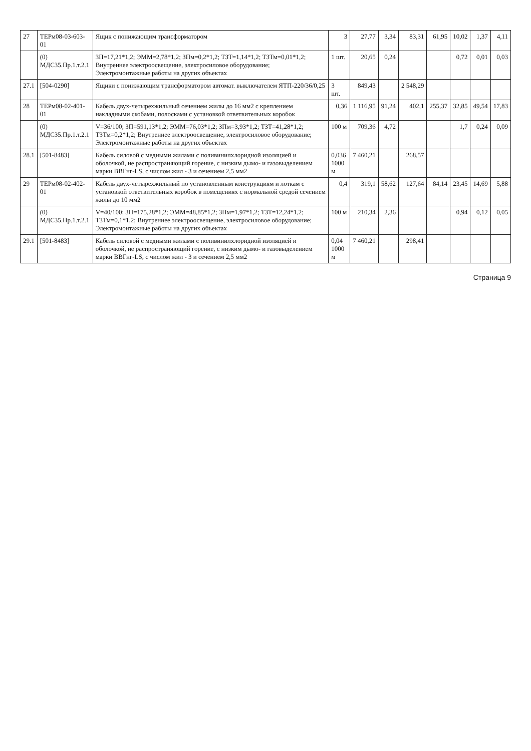| 27 | ТЕРм08-03-603-01 | Ящик с понижающим трансформатором | 3 | 27,77 | 3,34 | 83,31 | 61,95 | 10,02 | 1,37 | 4,11 |
| | (0) МДС35.Пр.1.т.2.1 | ЗП=17,21*1,2; ЭММ=2,78*1,2; ЗПм=0,2*1,2; ТЗТ=1,14*1,2; ТЗТм=0,01*1,2; Внутреннее электроосвещение, электросиловое оборудование; Электромонтажные работы на других объектах | 1 шт. | 20,65 | 0,24 | | | 0,72 | 0,01 | 0,03 |
| 27.1 | [504-0290] | Ящики с понижающим трансформатором автомат. выключателем ЯТП-220/36/0,25 | 3 шт. | 849,43 | | 2 548,29 | | | | |
| 28 | ТЕРм08-02-401-01 | Кабель двух-четырехжильный сечением жилы до 16 мм2 с креплением накладными скобами, полосками с установкой ответвительных коробок | 0,36 | 1 116,95 | 91,24 | 402,1 | 255,37 | 32,85 | 49,54 | 17,83 |
| | (0) МДС35.Пр.1.т.2.1 | V=36/100; ЗП=591,13*1,2; ЭММ=76,03*1,2; ЗПм=3,93*1,2; ТЗТ=41,28*1,2; ТЗТм=0,2*1,2; Внутреннее электроосвещение, электросиловое оборудование; Электромонтажные работы на других объектах | 100 м | 709,36 | 4,72 | | | 1,7 | 0,24 | 0,09 |
| 28.1 | [501-8483] | Кабель силовой с медными жилами с поливинилхлоридной изоляцией и оболочкой, не распространяющий горение, с низким дымо- и газовыделением марки ВВГнг-LS, с числом жил - 3 и сечением 2,5 мм2 | 0,036 1000 м | 7 460,21 | | 268,57 | | | | |
| 29 | ТЕРм08-02-402-01 | Кабель двух-четырехжильный по установленным конструкциям и лоткам с установкой ответвительных коробок в помещениях с нормальной средой сечением жилы до 10 мм2 | 0,4 | 319,1 | 58,62 | 127,64 | 84,14 | 23,45 | 14,69 | 5,88 |
| | (0) МДС35.Пр.1.т.2.1 | V=40/100; ЗП=175,28*1,2; ЭММ=48,85*1,2; ЗПм=1,97*1,2; ТЗТ=12,24*1,2; ТЗТм=0,1*1,2; Внутреннее электроосвещение, электросиловое оборудование; Электромонтажные работы на других объектах | 100 м | 210,34 | 2,36 | | | 0,94 | 0,12 | 0,05 |
| 29.1 | [501-8483] | Кабель силовой с медными жилами с поливинилхлоридной изоляцией и оболочкой, не распространяющий горение, с низким дымо- и газовыделением марки ВВГнг-LS, с числом жил - 3 и сечением 2,5 мм2 | 0,04 1000 м | 7 460,21 | | 298,41 | | | | |
Страница 9